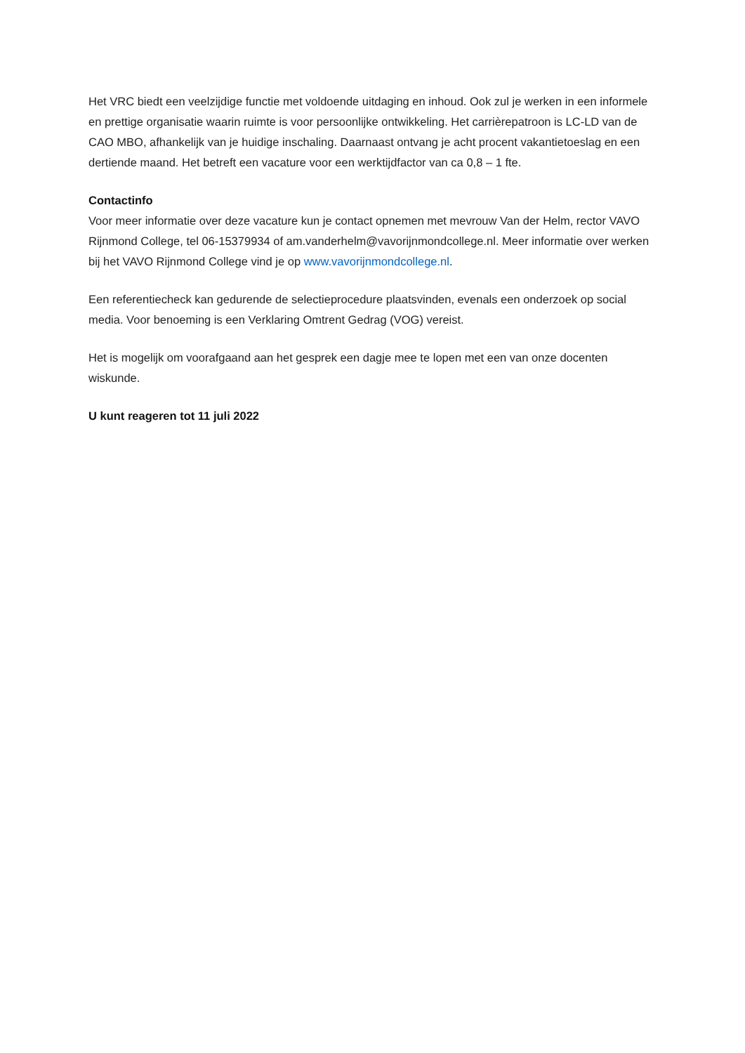Het VRC biedt een veelzijdige functie met voldoende uitdaging en inhoud. Ook zul je werken in een informele en prettige organisatie waarin ruimte is voor persoonlijke ontwikkeling. Het carrièrepatroon is LC-LD van de CAO MBO, afhankelijk van je huidige inschaling. Daarnaast ontvang je acht procent vakantietoeslag en een dertiende maand. Het betreft een vacature voor een werktijdfactor van ca 0,8 – 1 fte.
Contactinfo
Voor meer informatie over deze vacature kun je contact opnemen met mevrouw Van der Helm, rector VAVO Rijnmond College, tel 06-15379934 of am.vanderhelm@vavorijnmondcollege.nl. Meer informatie over werken bij het VAVO Rijnmond College vind je op www.vavorijnmondcollege.nl.
Een referentiecheck kan gedurende de selectieprocedure plaatsvinden, evenals een onderzoek op social media. Voor benoeming is een Verklaring Omtrent Gedrag (VOG) vereist.
Het is mogelijk om voorafgaand aan het gesprek een dagje mee te lopen met een van onze docenten wiskunde.
U kunt reageren tot 11 juli 2022